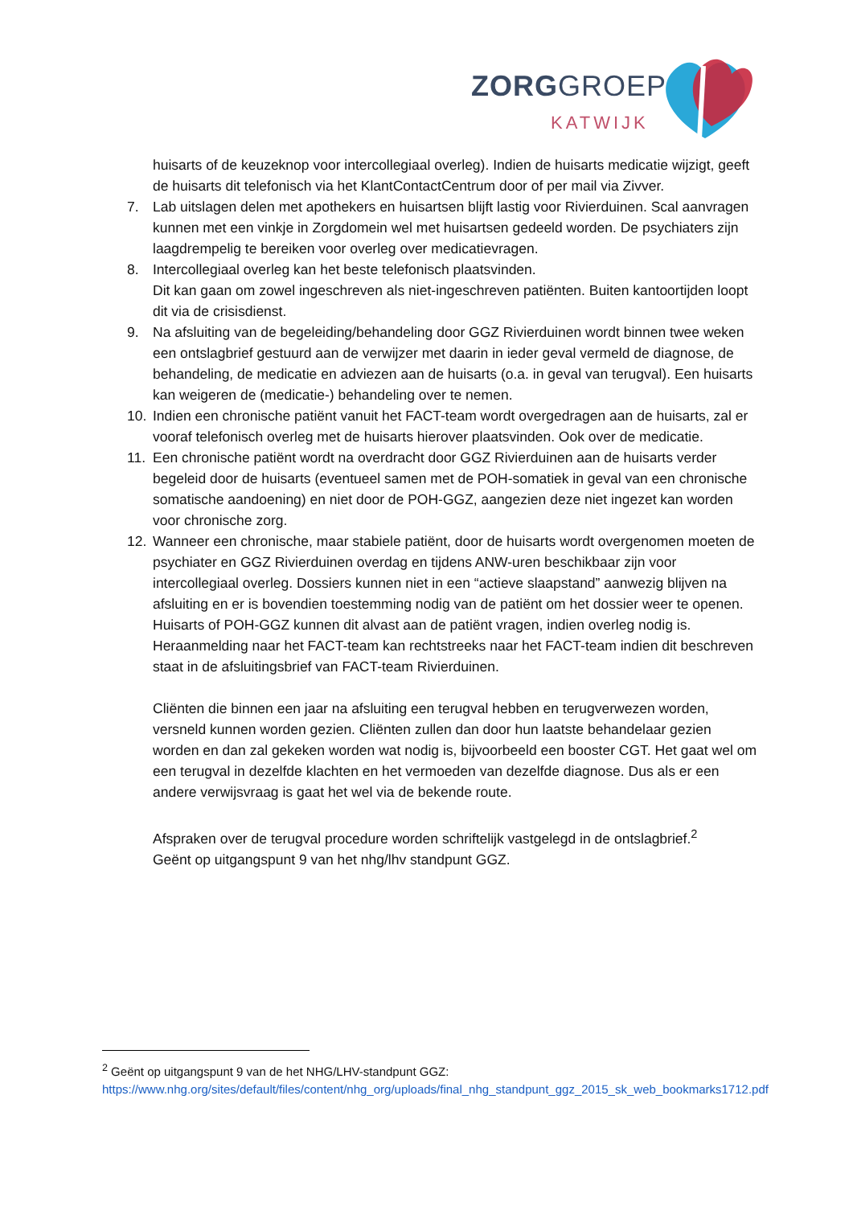ZORGGROEP
KATWIJK
huisarts of de keuzeknop voor intercollegiaal overleg). Indien de huisarts medicatie wijzigt, geeft de huisarts dit telefonisch via het KlantContactCentrum door of per mail via Zivver.
7. Lab uitslagen delen met apothekers en huisartsen blijft lastig voor Rivierduinen. Scal aanvragen kunnen met een vinkje in Zorgdomein wel met huisartsen gedeeld worden. De psychiaters zijn laagdrempelig te bereiken voor overleg over medicatievragen.
8. Intercollegiaal overleg kan het beste telefonisch plaatsvinden.
Dit kan gaan om zowel ingeschreven als niet-ingeschreven patiënten. Buiten kantoortijden loopt dit via de crisisdienst.
9. Na afsluiting van de begeleiding/behandeling door GGZ Rivierduinen wordt binnen twee weken een ontslagbrief gestuurd aan de verwijzer met daarin in ieder geval vermeld de diagnose, de behandeling, de medicatie en adviezen aan de huisarts (o.a. in geval van terugval). Een huisarts kan weigeren de (medicatie-) behandeling over te nemen.
10. Indien een chronische patiënt vanuit het FACT-team wordt overgedragen aan de huisarts, zal er vooraf telefonisch overleg met de huisarts hierover plaatsvinden. Ook over de medicatie.
11. Een chronische patiënt wordt na overdracht door GGZ Rivierduinen aan de huisarts verder begeleid door de huisarts (eventueel samen met de POH-somatiek in geval van een chronische somatische aandoening) en niet door de POH-GGZ, aangezien deze niet ingezet kan worden voor chronische zorg.
12. Wanneer een chronische, maar stabiele patiënt, door de huisarts wordt overgenomen moeten de psychiater en GGZ Rivierduinen overdag en tijdens ANW-uren beschikbaar zijn voor intercollegiaal overleg. Dossiers kunnen niet in een “actieve slaapstand” aanwezig blijven na afsluiting en er is bovendien toestemming nodig van de patiënt om het dossier weer te openen. Huisarts of POH-GGZ kunnen dit alvast aan de patiënt vragen, indien overleg nodig is.
Heraanmelding naar het FACT-team kan rechtstreeks naar het FACT-team indien dit beschreven staat in de afsluitingsbrief van FACT-team Rivierduinen.
Cliënten die binnen een jaar na afsluiting een terugval hebben en terugverwezen worden, versneld kunnen worden gezien. Cliënten zullen dan door hun laatste behandelaar gezien worden en dan zal gekeken worden wat nodig is, bijvoorbeeld een booster CGT. Het gaat wel om een terugval in dezelfde klachten en het vermoeden van dezelfde diagnose. Dus als er een andere verwijsvraag is gaat het wel via de bekende route.
Afspraken over de terugval procedure worden schriftelijk vastgelegd in de ontslagbrief.<sup>2</sup>
Geënt op uitgangspunt 9 van het nhg/lhv standpunt GGZ.
<sup>2</sup> Geënt op uitgangspunt 9 van de het NHG/LHV-standpunt GGZ:
https://www.nhg.org/sites/default/files/content/nhg_org/uploads/final_nhg_standpunt_ggz_2015_sk_web_bookmarks1712.pdf